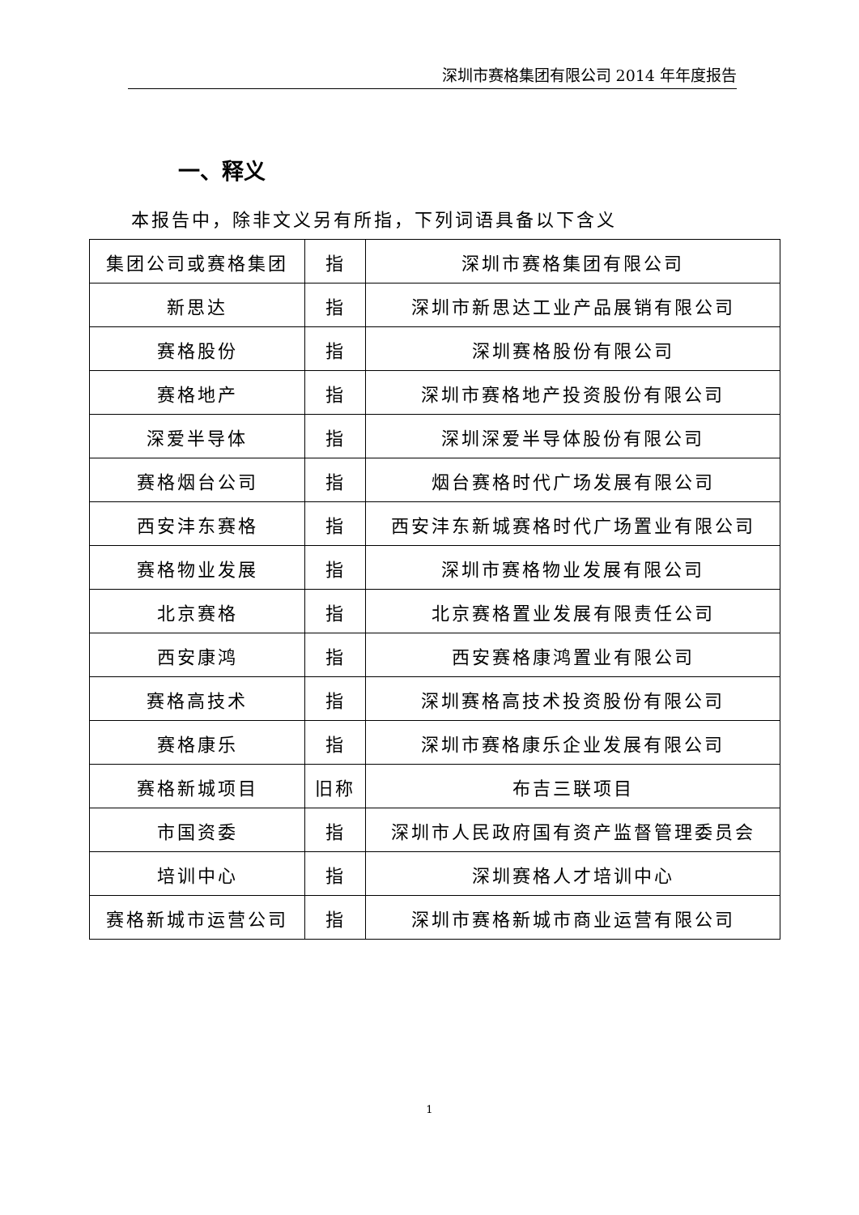深圳市赛格集团有限公司 2014 年年度报告
一、释义
本报告中，除非文义另有所指，下列词语具备以下含义
| 集团公司或赛格集团 | 指 | 深圳市赛格集团有限公司 |
| 新思达 | 指 | 深圳市新思达工业产品展销有限公司 |
| 赛格股份 | 指 | 深圳赛格股份有限公司 |
| 赛格地产 | 指 | 深圳市赛格地产投资股份有限公司 |
| 深爱半导体 | 指 | 深圳深爱半导体股份有限公司 |
| 赛格烟台公司 | 指 | 烟台赛格时代广场发展有限公司 |
| 西安沣东赛格 | 指 | 西安沣东新城赛格时代广场置业有限公司 |
| 赛格物业发展 | 指 | 深圳市赛格物业发展有限公司 |
| 北京赛格 | 指 | 北京赛格置业发展有限责任公司 |
| 西安康鸿 | 指 | 西安赛格康鸿置业有限公司 |
| 赛格高技术 | 指 | 深圳赛格高技术投资股份有限公司 |
| 赛格康乐 | 指 | 深圳市赛格康乐企业发展有限公司 |
| 赛格新城项目 | 旧称 | 布吉三联项目 |
| 市国资委 | 指 | 深圳市人民政府国有资产监督管理委员会 |
| 培训中心 | 指 | 深圳赛格人才培训中心 |
| 赛格新城市运营公司 | 指 | 深圳市赛格新城市商业运营有限公司 |
1